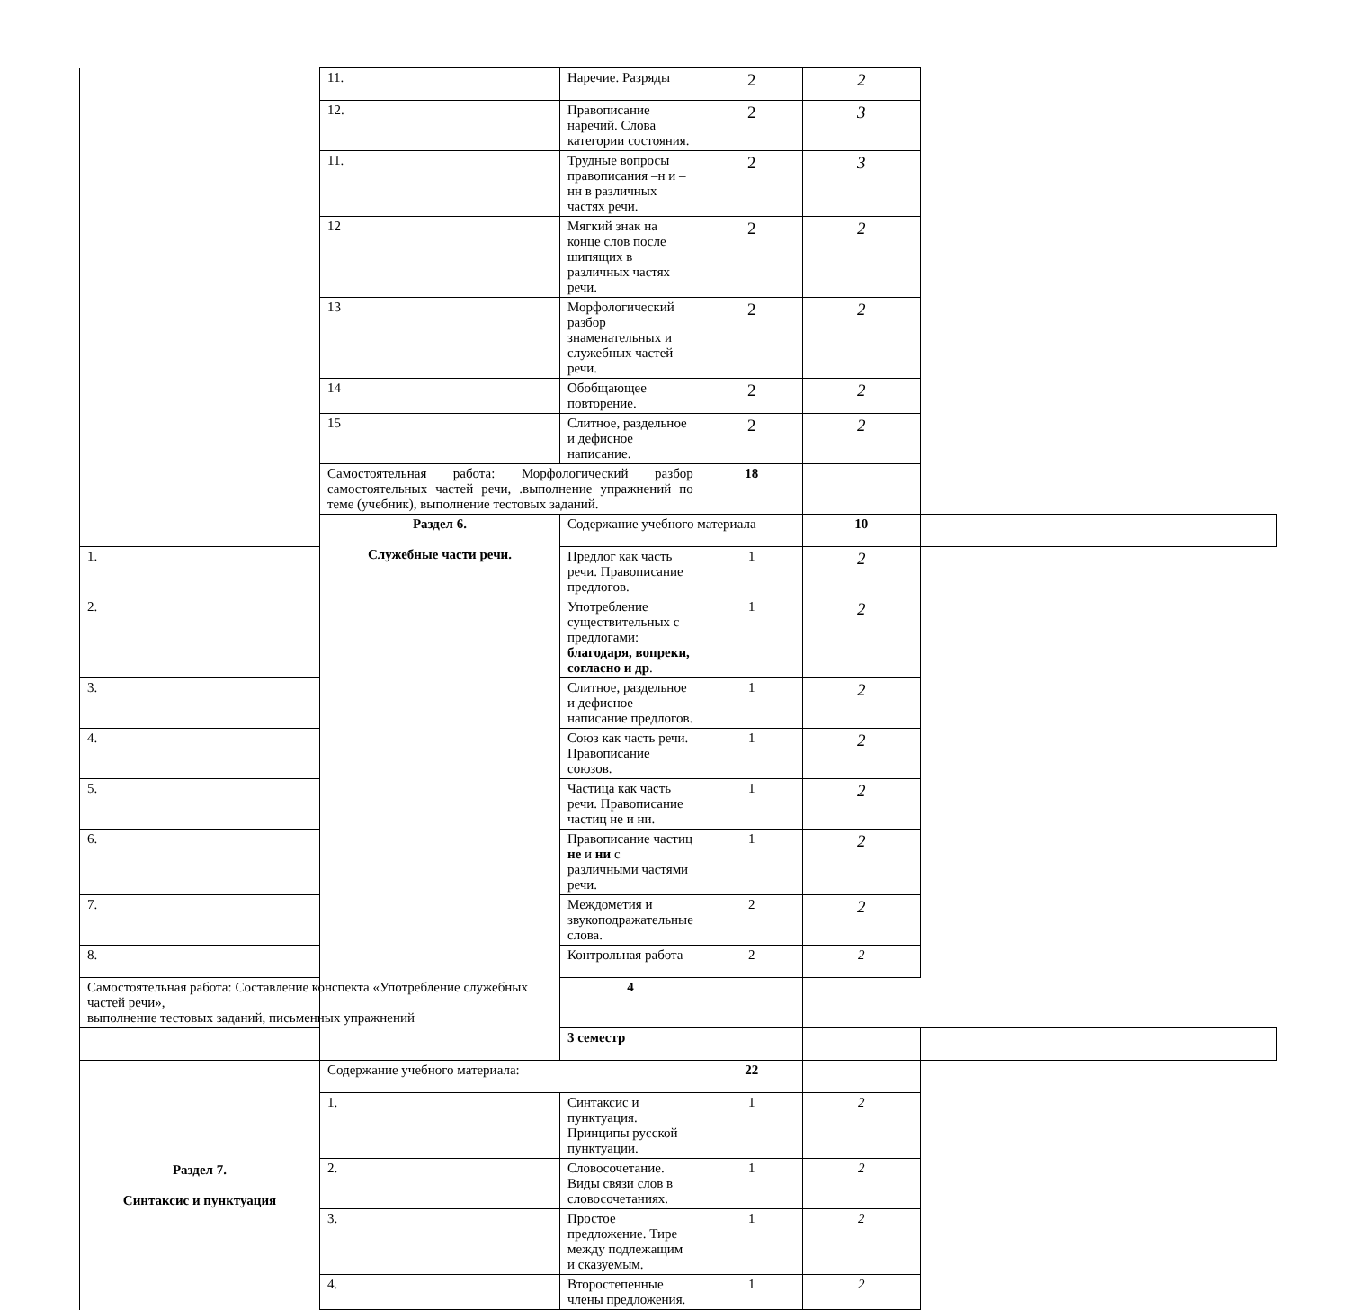| | 11. | Наречие. Разряды | 2 | 2 | |
| | 12. | Правописание наречий. Слова категории состояния. | 2 | 3 | |
| | 11. | Трудные вопросы правописания –н и –нн в различных частях речи. | 2 | 3 | |
| | 12 | Мягкий знак на конце слов после шипящих в различных частях речи. | 2 | 2 | |
| | 13 | Морфологический разбор знаменательных и служебных частей речи. | 2 | 2 | |
| | 14 | Обобщающее повторение. | 2 | 2 | |
| | 15 | Слитное, раздельное и дефисное написание. | 2 | 2 | |
| | Самостоятельная работа: Морфологический разбор самостоятельных частей речи, .выполнение упражнений по теме (учебник), выполнение тестовых заданий. | | 18 | | |
| | Раздел 6. Служебные части речи. | Содержание учебного материала | | 10 | |
| 1. | | Предлог как часть речи. Правописание предлогов. | 1 | 2 | |
| 2. | | Употребление существительных с предлогами: благодаря, вопреки, согласно и др . | 1 | 2 | |
| 3. | | Слитное, раздельное и дефисное написание предлогов. | 1 | 2 | |
| 4. | | Союз как часть речи. Правописание союзов. | 1 | 2 | |
| 5. | | Частица как часть речи. Правописание частиц не и ни. | 1 | 2 | |
| 6. | | Правописание частиц не и ни с различными частями речи. | 1 | 2 | |
| 7. | | Междометия и звукоподражательные слова. | 2 | 2 | |
| 8. | | Контрольная работа | 2 | 2 | |
| Самостоятельная работа: Составление конспекта «Употребление служебных частей речи», выполнение тестовых заданий, письменных упражнений | | 4 | | | |
| | | 3 семестр | | | |
| Раздел 7. Синтаксис и пунктуация | Содержание учебного материала: | | 22 | | |
| | 1. | Синтаксис и пунктуация. Принципы русской пунктуации. | 1 | 2 | |
| | 2. | Словосочетание. Виды связи слов в словосочетаниях. | 1 | 2 | |
| | 3. | Простое предложение. Тире между подлежащим и сказуемым. | 1 | 2 | |
| | 4. | Второстепенные члены предложения. | 1 | 2 | |